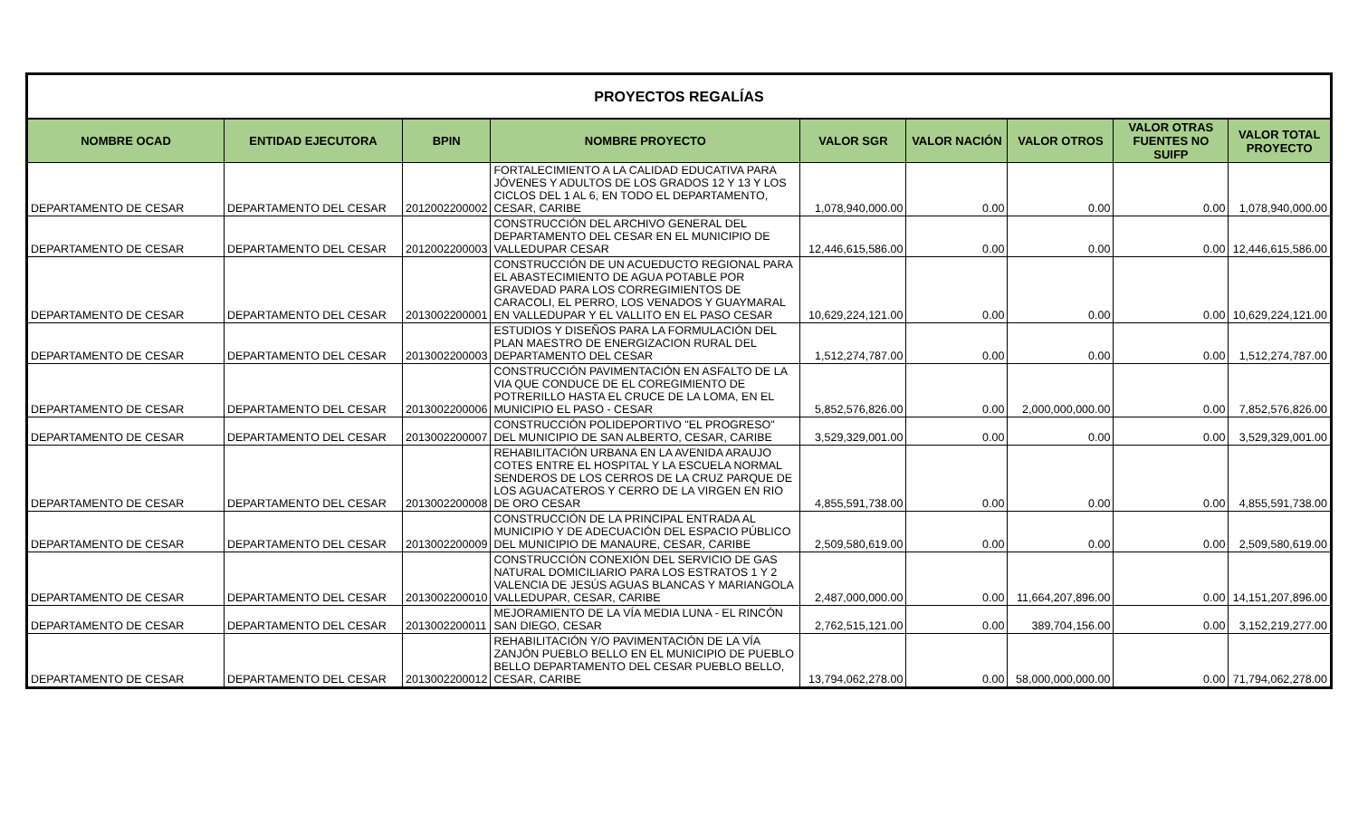| PROYECTOS REGALÍAS | | | | | | | | |
| NOMBRE OCAD | ENTIDAD EJECUTORA | BPIN | NOMBRE PROYECTO | VALOR SGR | VALOR NACIÓN | VALOR OTROS | VALOR OTRAS FUENTES NO SUIFP | VALOR TOTAL PROYECTO |
| DEPARTAMENTO DE CESAR | DEPARTAMENTO DEL CESAR | 2012002200002 | FORTALECIMIENTO A LA CALIDAD EDUCATIVA PARA JÓVENES Y ADULTOS DE LOS GRADOS 12 Y 13 Y LOS CICLOS DEL 1 AL 6, EN TODO EL DEPARTAMENTO, CESAR, CARIBE | 1,078,940,000.00 | 0.00 | 0.00 | 0.00 | 1,078,940,000.00 |
| DEPARTAMENTO DE CESAR | DEPARTAMENTO DEL CESAR | 2012002200003 | CONSTRUCCIÓN DEL ARCHIVO GENERAL DEL DEPARTAMENTO DEL CESAR EN EL MUNICIPIO DE VALLEDUPAR CESAR | 12,446,615,586.00 | 0.00 | 0.00 | 0.00 | 12,446,615,586.00 |
| DEPARTAMENTO DE CESAR | DEPARTAMENTO DEL CESAR | 2013002200001 | CONSTRUCCIÓN DE UN ACUEDUCTO REGIONAL PARA EL ABASTECIMIENTO DE AGUA POTABLE POR GRAVEDAD PARA LOS CORREGIMIENTOS DE CARACOLI, EL PERRO, LOS VENADOS Y GUAYMARAL EN VALLEDUPAR Y EL VALLITO EN EL PASO CESAR | 10,629,224,121.00 | 0.00 | 0.00 | 0.00 | 10,629,224,121.00 |
| DEPARTAMENTO DE CESAR | DEPARTAMENTO DEL CESAR | 2013002200003 | ESTUDIOS Y DISEÑOS PARA LA FORMULACIÓN DEL PLAN MAESTRO DE ENERGIZACION RURAL DEL DEPARTAMENTO DEL CESAR | 1,512,274,787.00 | 0.00 | 0.00 | 0.00 | 1,512,274,787.00 |
| DEPARTAMENTO DE CESAR | DEPARTAMENTO DEL CESAR | 2013002200006 | CONSTRUCCIÓN PAVIMENTACIÓN EN ASFALTO DE LA VIA QUE CONDUCE DE EL COREGIMIENTO DE POTRERILLO HASTA EL CRUCE DE LA LOMA, EN EL MUNICIPIO EL PASO - CESAR | 5,852,576,826.00 | 0.00 | 2,000,000,000.00 | 0.00 | 7,852,576,826.00 |
| DEPARTAMENTO DE CESAR | DEPARTAMENTO DEL CESAR | 2013002200007 | CONSTRUCCIÓN POLIDEPORTIVO "EL PROGRESO" DEL MUNICIPIO DE SAN ALBERTO, CESAR, CARIBE | 3,529,329,001.00 | 0.00 | 0.00 | 0.00 | 3,529,329,001.00 |
| DEPARTAMENTO DE CESAR | DEPARTAMENTO DEL CESAR | 2013002200008 | REHABILITACIÓN URBANA EN LA AVENIDA ARAUJO COTES ENTRE EL HOSPITAL Y LA ESCUELA NORMAL SENDEROS DE LOS CERROS DE LA CRUZ PARQUE DE LOS AGUACATEROS Y CERRO DE LA VIRGEN EN RIO DE ORO CESAR | 4,855,591,738.00 | 0.00 | 0.00 | 0.00 | 4,855,591,738.00 |
| DEPARTAMENTO DE CESAR | DEPARTAMENTO DEL CESAR | 2013002200009 | CONSTRUCCIÓN DE LA PRINCIPAL ENTRADA AL MUNICIPIO Y DE ADECUACIÓN DEL ESPACIO PÚBLICO DEL MUNICIPIO DE MANAURE, CESAR, CARIBE | 2,509,580,619.00 | 0.00 | 0.00 | 0.00 | 2,509,580,619.00 |
| DEPARTAMENTO DE CESAR | DEPARTAMENTO DEL CESAR | 2013002200010 | CONSTRUCCIÓN CONEXIÓN DEL SERVICIO DE GAS NATURAL DOMICILIARIO PARA LOS ESTRATOS 1 Y 2 VALENCIA DE JESÚS AGUAS BLANCAS Y MARIANGOLA VALLEDUPAR, CESAR, CARIBE | 2,487,000,000.00 | 0.00 | 11,664,207,896.00 | 0.00 | 14,151,207,896.00 |
| DEPARTAMENTO DE CESAR | DEPARTAMENTO DEL CESAR | 2013002200011 | MEJORAMIENTO DE LA VÍA MEDIA LUNA - EL RINCÓN SAN DIEGO, CESAR | 2,762,515,121.00 | 0.00 | 389,704,156.00 | 0.00 | 3,152,219,277.00 |
| DEPARTAMENTO DE CESAR | DEPARTAMENTO DEL CESAR | 2013002200012 | REHABILITACIÓN Y/O PAVIMENTACIÓN DE LA VÍA ZANJÓN PUEBLO BELLO EN EL MUNICIPIO DE PUEBLO BELLO DEPARTAMENTO DEL CESAR PUEBLO BELLO, CESAR, CARIBE | 13,794,062,278.00 | 0.00 | 58,000,000,000.00 | 0.00 | 71,794,062,278.00 |